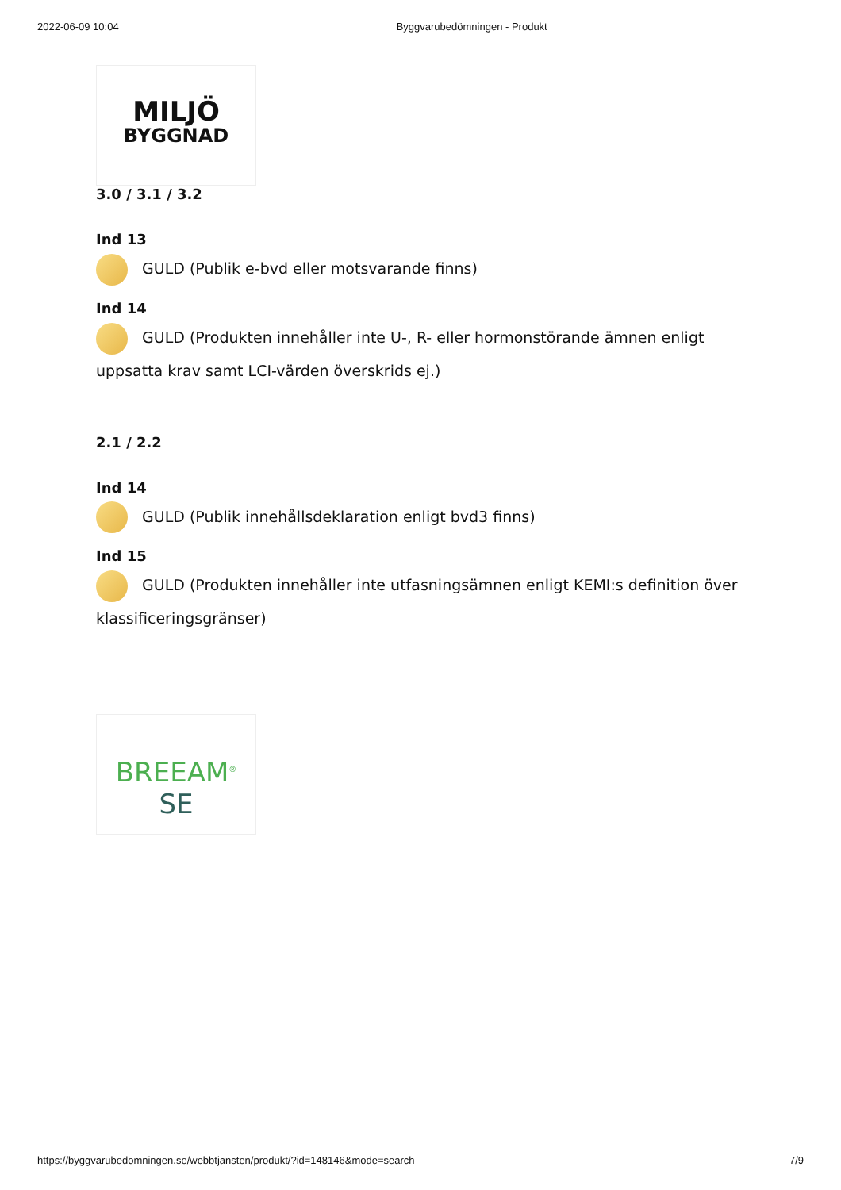2022-06-09 10:04 Byggvarubedömningen - Produkt
MILJÖ
BYGGNAD
3.0 / 3.1 / 3.2
Ind 13
GULD (Publik e-bvd eller motsvarande finns)
Ind 14
GULD (Produkten innehåller inte U-, R- eller hormonstörande ämnen enligt uppsatta krav samt LCI-värden överskrids ej.)
2.1 / 2.2
Ind 14
GULD (Publik innehållsdeklaration enligt bvd3 finns)
Ind 15
GULD (Produkten innehåller inte utfasningsämnen enligt KEMI:s definition över klassificeringsgränser)
BREEAM<sup>®</sup> SE
https://byggvarubedomningen.se/webbtjansten/produkt/?id=148146&mode=search 7/9